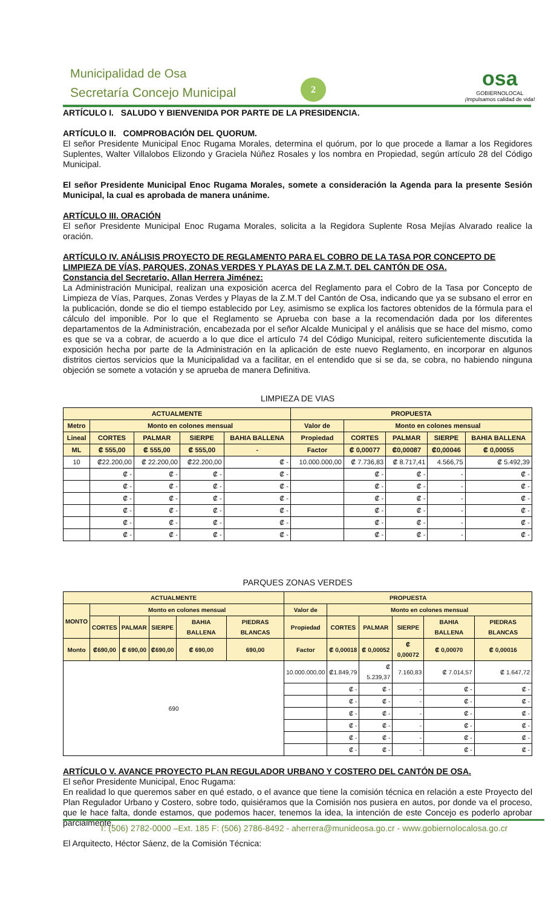Municipalidad de Osa
Secretaría Concejo Municipal
2
osa
GOBIERNOLOCAL
¡Impulsamos calidad de vida!
ARTÍCULO I. SALUDO Y BIENVENIDA POR PARTE DE LA PRESIDENCIA.
ARTÍCULO II. COMPROBACIÓN DEL QUORUM.
El señor Presidente Municipal Enoc Rugama Morales, determina el quórum, por lo que procede a llamar a los Regidores Suplentes, Walter Villalobos Elizondo y Graciela Núñez Rosales y los nombra en Propiedad, según artículo 28 del Código Municipal.
El señor Presidente Municipal Enoc Rugama Morales, somete a consideración la Agenda para la presente Sesión Municipal, la cual es aprobada de manera unánime.
ARTÍCULO III. ORACIÓN
El señor Presidente Municipal Enoc Rugama Morales, solicita a la Regidora Suplente Rosa Mejías Alvarado realice la oración.
ARTÍCULO IV. ANÁLISIS PROYECTO DE REGLAMENTO PARA EL COBRO DE LA TASA POR CONCEPTO DE LIMPIEZA DE VÍAS, PARQUES, ZONAS VERDES Y PLAYAS DE LA Z.M.T. DEL CANTÓN DE OSA.
Constancia del Secretario, Allan Herrera Jiménez:
La Administración Municipal, realizan una exposición acerca del Reglamento para el Cobro de la Tasa por Concepto de Limpieza de Vías, Parques, Zonas Verdes y Playas de la Z.M.T del Cantón de Osa, indicando que ya se subsano el error en la publicación, donde se dio el tiempo establecido por Ley, asimismo se explica los factores obtenidos de la fórmula para el cálculo del imponible. Por lo que el Reglamento se Aprueba con base a la recomendación dada por los diferentes departamentos de la Administración, encabezada por el señor Alcalde Municipal y el análisis que se hace del mismo, como es que se va a cobrar, de acuerdo a lo que dice el artículo 74 del Código Municipal, reitero suficientemente discutida la exposición hecha por parte de la Administración en la aplicación de este nuevo Reglamento, en incorporar en algunos distritos ciertos servicios que la Municipalidad va a facilitar, en el entendido que si se da, se cobra, no habiendo ninguna objeción se somete a votación y se aprueba de manera Definitiva.
LIMPIEZA DE VIAS
| ACTUALMENTE | | | | | PROPUESTA | | | | |
| --- | --- | --- | --- | --- | --- | --- | --- | --- | --- |
| Metro | Monto en colones mensual | | | | Valor de | Monto en colones mensual | | | |
| Lineal | CORTES | PALMAR | SIERPE | BAHIA BALLENA | Propiedad | CORTES | PALMAR | SIERPE | BAHIA BALLENA |
| ML | ₡ 555,00 | ₡ 555,00 | ₡ 555,00 | - | Factor | ₡ 0,00077 | ₡0,00087 | ₡0,00046 | ₡ 0,00055 |
| 10 | ₡22.200,00 | ₡ 22.200,00 | ₡22.200,00 | ₡ - | 10.000.000,00 | ₡ 7.736,83 | ₡ 8.717,41 | 4.566,75 | ₡ 5.492,39 |
| | ₡ - | ₡ - | ₡ - | ₡ - | | ₡ - | ₡ - | - | ₡ - |
| | ₡ - | ₡ - | ₡ - | ₡ - | | ₡ - | ₡ - | - | ₡ - |
| | ₡ - | ₡ - | ₡ - | ₡ - | | ₡ - | ₡ - | - | ₡ - |
| | ₡ - | ₡ - | ₡ - | ₡ - | | ₡ - | ₡ - | - | ₡ - |
| | ₡ - | ₡ - | ₡ - | ₡ - | | ₡ - | ₡ - | - | ₡ - |
| | ₡ - | ₡ - | ₡ - | ₡ - | | ₡ - | ₡ - | - | ₡ - |
PARQUES ZONAS VERDES
| ACTUALMENTE | | | | | | PROPUESTA | | | | | |
| --- | --- | --- | --- | --- | --- | --- | --- | --- | --- | --- | --- |
| MONTO | Monto en colones mensual | | | | | Valor de | Monto en colones mensual | | | | |
| | CORTES | PALMAR | SIERPE | BAHIA BALLENA | PIEDRAS BLANCAS | Propiedad | CORTES | PALMAR | SIERPE | BAHIA BALLENA | PIEDRAS BLANCAS |
| Monto | ₡690,00 | ₡ 690,00 | ₡690,00 | ₡ 690,00 | 690,00 | Factor | ₡ 0,00018 | ₡ 0,00052 | ₡ 0,00072 | ₡ 0,00070 | ₡ 0,00016 |
| 690 | | | | | | 10.000.000,00 | ₡1.849,79 | ₡ 5.239,37 | 7.160,83 | ₡ 7.014,57 | ₡ 1.647,72 |
| | | | | | | | ₡ - | ₡ - | - | ₡ - | ₡ - |
| | | | | | | | ₡ - | ₡ - | - | ₡ - | ₡ - |
| | | | | | | | ₡ - | ₡ - | - | ₡ - | ₡ - |
| | | | | | | | ₡ - | ₡ - | - | ₡ - | ₡ - |
| | | | | | | | ₡ - | ₡ - | - | ₡ - | ₡ - |
| | | | | | | | ₡ - | ₡ - | - | ₡ - | ₡ - |
ARTÍCULO V. AVANCE PROYECTO PLAN REGULADOR URBANO Y COSTERO DEL CANTÓN DE OSA.
El señor Presidente Municipal, Enoc Rugama:
En realidad lo que queremos saber en qué estado, o el avance que tiene la comisión técnica en relación a este Proyecto del Plan Regulador Urbano y Costero, sobre todo, quisiéramos que la Comisión nos pusiera en autos, por donde va el proceso, que le hace falta, donde estamos, que podemos hacer, tenemos la idea, la intención de este Concejo es poderlo aprobar parcialmente.
El Arquitecto, Héctor Sáenz, de la Comisión Técnica:
T: (506) 2782-0000 –Ext. 185 F: (506) 2786-8492 - aherrera@munideosa.go.cr - www.gobiernolocalosa.go.cr